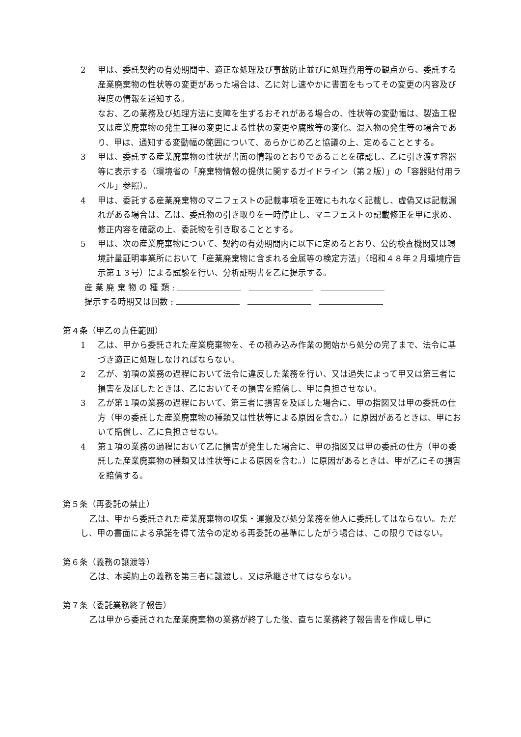2 甲は、委託契約の有効期間中、適正な処理及び事故防止並びに処理費用等の観点から、委託する産業廃棄物の性状等の変更があった場合は、乙に対し速やかに書面をもってその変更の内容及び程度の情報を通知する。
なお、乙の業務及び処理方法に支障を生ずるおそれがある場合の、性状等の変動幅は、製造工程又は産業廃棄物の発生工程の変更による性状の変更や腐敗等の変化、混入物の発生等の場合であり、甲は、通知する変動幅の範囲について、あらかじめ乙と協議の上、定めることとする。
3 甲は、委託する産業廃棄物の性状が書面の情報のとおりであることを確認し、乙に引き渡す容器等に表示する（環境省の「廃棄物情報の提供に関するガイドライン（第２版）」の「容器貼付用ラベル」参照）。
4 甲は、委託する産業廃棄物のマニフェストの記載事項を正確にもれなく記載し、虚偽又は記載漏れがある場合は、乙は、委託物の引き取りを一時停止し、マニフェストの記載修正を甲に求め、修正内容を確認の上、委託物を引き取ることとする。
5 甲は、次の産業廃棄物について、契約の有効期間内に以下に定めるとおり、公的検査機関又は環境計量証明事業所において「産業廃棄物に含まれる金属等の検定方法」（昭和４８年２月環境庁告示第１３号）による試験を行い、分析証明書を乙に提示する。
産 業 廃 棄 物 の 種 類 :
提示する時期又は回数 :
第４条（甲乙の責任範囲）
1 乙は、甲から委託された産業廃棄物を、その積み込み作業の開始から処分の完了まで、法令に基づき適正に処理しなければならない。
2 乙が、前項の業務の過程において法令に違反した業務を行い、又は過失によって甲又は第三者に損害を及ぼしたときは、乙においてその損害を賠償し、甲に負担させない。
3 乙が第１項の業務の過程において、第三者に損害を及ぼした場合に、甲の指図又は甲の委託の仕方（甲の委託した産業廃棄物の種類又は性状等による原因を含む。）に原因があるときは、甲において賠償し、乙に負担させない。
4 第１項の業務の過程において乙に損害が発生した場合に、甲の指図又は甲の委託の仕方（甲の委託した産業廃棄物の種類又は性状等による原因を含む。）に原因があるときは、甲が乙にその損害を賠償する。
第５条（再委託の禁止）
乙は、甲から委託された産業廃棄物の収集・運搬及び処分業務を他人に委託してはならない。ただし、甲の書面による承諾を得て法令の定める再委託の基準にしたがう場合は、この限りではない。
第６条（義務の譲渡等）
乙は、本契約上の義務を第三者に譲渡し、又は承継させてはならない。
第７条（委託業務終了報告）
乙は甲から委託された産業廃棄物の業務が終了した後、直ちに業務終了報告書を作成し甲に